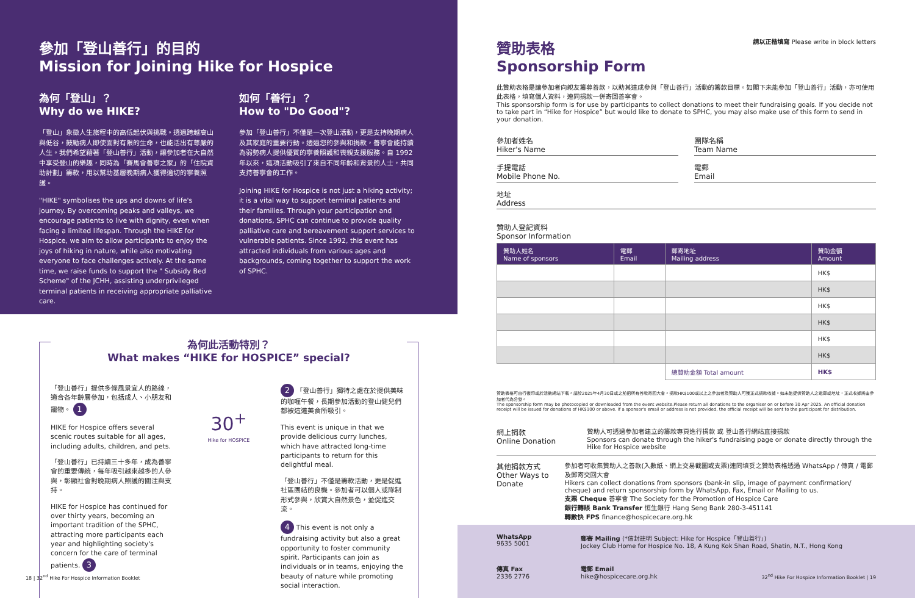參加「登山善行」的目的
Mission for Joining Hike for Hospice
為何「登山」？
Why do we HIKE?
「登山」象徵人生旅程中的高低起伏與挑戰。透過跨越高山與低谷，鼓勵病人即使面對有限的生命，也能活出有尊嚴的人生。我們希望藉著「登山善行」活動，讓參加者在大自然中享受登山的樂趣，同時為「賽馬會善寧之家」的「住院資助計劃」籌款，用以幫助基層晚期病人獲得適切的寧養照護。
"HIKE" symbolises the ups and downs of life's journey. By overcoming peaks and valleys, we encourage patients to live with dignity, even when facing a limited lifespan. Through the HIKE for Hospice, we aim to allow participants to enjoy the joys of hiking in nature, while also motivating everyone to face challenges actively. At the same time, we raise funds to support the " Subsidy Bed Scheme" of the JCHH, assisting underprivileged terminal patients in receiving appropriate palliative care.
如何「善行」？
How to "Do Good"?
參加「登山善行」不僅是一次登山活動，更是支持晚期病人及其家庭的重要行動。透過您的參與和捐款，善寧會能持續為弱勢病人提供優質的寧養照護和喪親支援服務。自 1992 年以來，這項活動吸引了來自不同年齡和背景的人士，共同支持善寧會的工作。
Joining HIKE for Hospice is not just a hiking activity; it is a vital way to support terminal patients and their families. Through your participation and donations, SPHC can continue to provide quality palliative care and bereavement support services to vulnerable patients. Since 1992, this event has attracted individuals from various ages and backgrounds, coming together to support the work of SPHC.
為何此活動特別？
What makes “HIKE for HOSPICE” special?
「登山善行」提供多條風景宜人的路線，適合各年齡層參加，包括成人、小朋友和寵物。 1
HIKE for Hospice offers several scenic routes suitable for all ages, including adults, children, and pets.
「登山善行」已持續三十多年，成為善寧會的重要傳統，每年吸引越來越多的人參與，彰顯社會對晚期病人照護的關注與支持。
HIKE for Hospice has continued for over thirty years, becoming an important tradition of the SPHC, attracting more participants each year and highlighting society's concern for the care of terminal patients. 3
30<sup>+</sup>
Hike for HOSPICE
2 「登山善行」獨特之處在於提供美味的咖喱午餐，長期參加活動的登山健兒們都被這道美食所吸引。
This event is unique in that we provide delicious curry lunches, which have attracted long-time participants to return for this delightful meal.
「登山善行」不僅是籌款活動，更是促進社區團結的良機。參加者可以個人或隊制形式參與，欣賞大自然景色，並促進交流。
4 This event is not only a fundraising activity but also a great opportunity to foster community spirit. Participants can join as individuals or in teams, enjoying the beauty of nature while promoting social interaction.
18 | 32<sup>nd</sup> Hike For Hospice Information Booklet
請以正楷填寫 Please write in block letters
贊助表格
Sponsorship Form
此贊助表格是讓參加者向親友籌募善款，以助其達成參與「登山善行」活動的籌款目標。如閣下未能參加「登山善行」活動，亦可使用此表格，填寫個人資料，連同捐款一併寄回善寧會。
This sponsorship form is for use by participants to collect donations to meet their fundraising goals. If you decide not to take part in “Hike for Hospice” but would like to donate to SPHC, you may also make use of this form to send in your donation.
參加者姓名
Hiker's Name
團隊名稱
Team Name
手提電話
Mobile Phone No.
電郵
Email
地址
Address
贊助人登記資料
Sponsor Information
| 贊助人姓名 Name of sponsors | 電郵 Email | 郵寄地址 Mailing address | 贊助金額 Amount |
| --- | --- | --- | --- |
| | | | HK$ |
| | | | HK$ |
| | | | HK$ |
| | | | HK$ |
| | | | HK$ |
| | | | HK$ |
| | | 總贊助金額 Total amount | HK$ |
贊助表格可自行復印或於活動網站下載。請於2025年4月30日或之前把所有善款寄回大會。捐款HK$100或以上之參加者及贊助人可獲正式捐款收據。如未能提供贊助人之電郵或地址，正式收據將由參加者代為分發。
The sponsorship form may be photocopied or downloaded from the event website.Please return all donations to the organiser on or before 30 Apr 2025. An official donation receipt will be issued for donations of HK$100 or above. If a sponsor's email or address is not provided, the official receipt will be sent to the participant for distribution.
網上捐款
Online Donation
贊助人可透過參加者建立的籌款專頁進行捐款 或 登山善行網站直接捐款
Sponsors can donate through the hiker's fundraising page or donate directly through the Hike for Hospice website
其他捐款方式
Other Ways to Donate
參加者可收集贊助人之善款(入數紙、網上交易截圖或支票)連同填妥之贊助表格透過 WhatsApp / 傳真 / 電郵及郵寄交回大會
Hikers can collect donations from sponsors (bank-in slip, image of payment confirmation/ cheque) and return sponsorship form by WhatsApp, Fax, Email or Mailing to us.
支票 Cheque 善寧會 The Society for the Promotion of Hospice Care
銀行轉賬 Bank Transfer 恒生銀行 Hang Seng Bank 280-3-451141
轉數快 FPS finance@hospicecare.org.hk
WhatsApp
9635 5001
郵寄 Mailing (*信封註明 Subject: Hike for Hospice「登山善行」)
Jockey Club Home for Hospice No. 18, A Kung Kok Shan Road, Shatin, N.T., Hong Kong
傳真 Fax
2336 2776
電郵 Email
hike@hospicecare.org.hk 32<sup>nd</sup> Hike For Hospice Information Booklet | 19